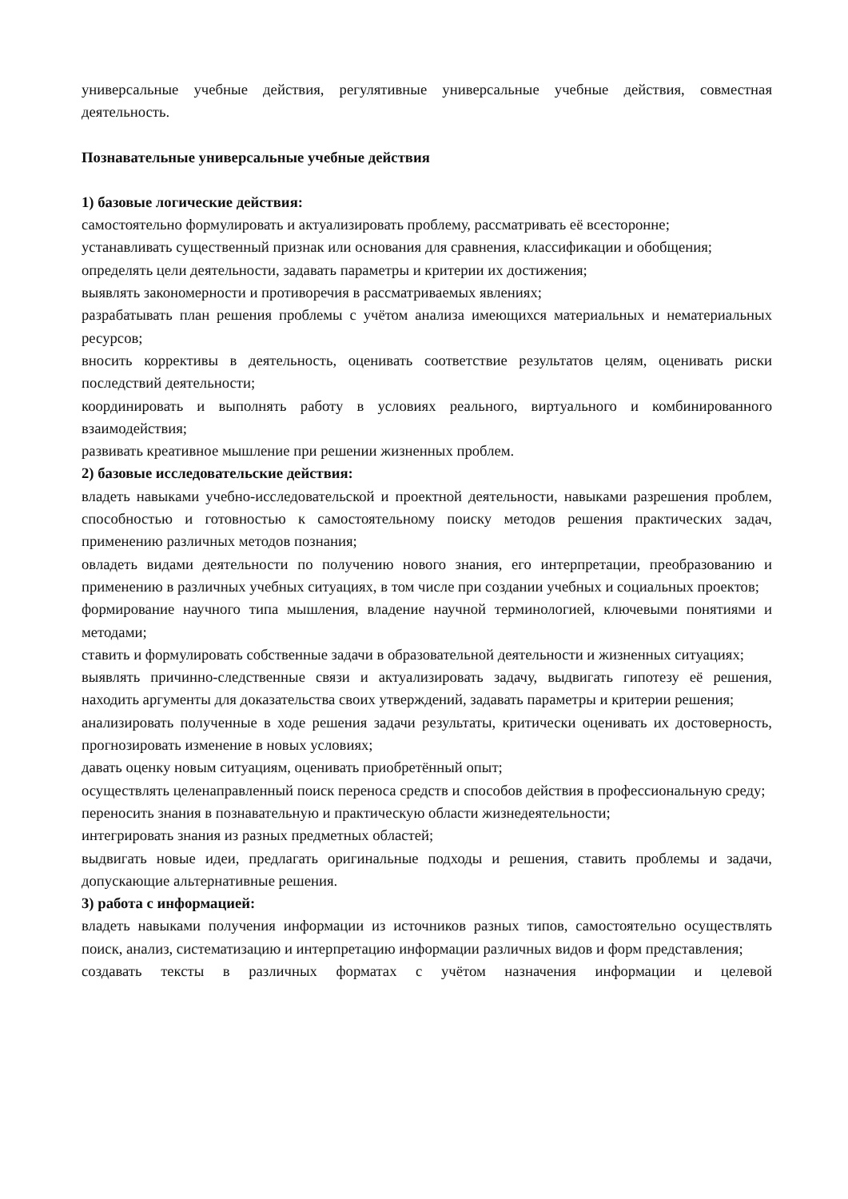универсальные учебные действия, регулятивные универсальные учебные действия, совместная деятельность.
Познавательные универсальные учебные действия
1) базовые логические действия:
самостоятельно формулировать и актуализировать проблему, рассматривать её всесторонне;
устанавливать существенный признак или основания для сравнения, классификации и обобщения;
определять цели деятельности, задавать параметры и критерии их достижения;
выявлять закономерности и противоречия в рассматриваемых явлениях;
разрабатывать план решения проблемы с учётом анализа имеющихся материальных и нематериальных ресурсов;
вносить коррективы в деятельность, оценивать соответствие результатов целям, оценивать риски последствий деятельности;
координировать и выполнять работу в условиях реального, виртуального и комбинированного взаимодействия;
развивать креативное мышление при решении жизненных проблем.
2) базовые исследовательские действия:
владеть навыками учебно-исследовательской и проектной деятельности, навыками разрешения проблем, способностью и готовностью к самостоятельному поиску методов решения практических задач, применению различных методов познания;
овладеть видами деятельности по получению нового знания, его интерпретации, преобразованию и применению в различных учебных ситуациях, в том числе при создании учебных и социальных проектов;
формирование научного типа мышления, владение научной терминологией, ключевыми понятиями и методами;
ставить и формулировать собственные задачи в образовательной деятельности и жизненных ситуациях;
выявлять причинно-следственные связи и актуализировать задачу, выдвигать гипотезу её решения, находить аргументы для доказательства своих утверждений, задавать параметры и критерии решения;
анализировать полученные в ходе решения задачи результаты, критически оценивать их достоверность, прогнозировать изменение в новых условиях;
давать оценку новым ситуациям, оценивать приобретённый опыт;
осуществлять целенаправленный поиск переноса средств и способов действия в профессиональную среду;
переносить знания в познавательную и практическую области жизнедеятельности;
интегрировать знания из разных предметных областей;
выдвигать новые идеи, предлагать оригинальные подходы и решения, ставить проблемы и задачи, допускающие альтернативные решения.
3) работа с информацией:
владеть навыками получения информации из источников разных типов, самостоятельно осуществлять поиск, анализ, систематизацию и интерпретацию информации различных видов и форм представления;
создавать тексты в различных форматах с учётом назначения информации и целевой